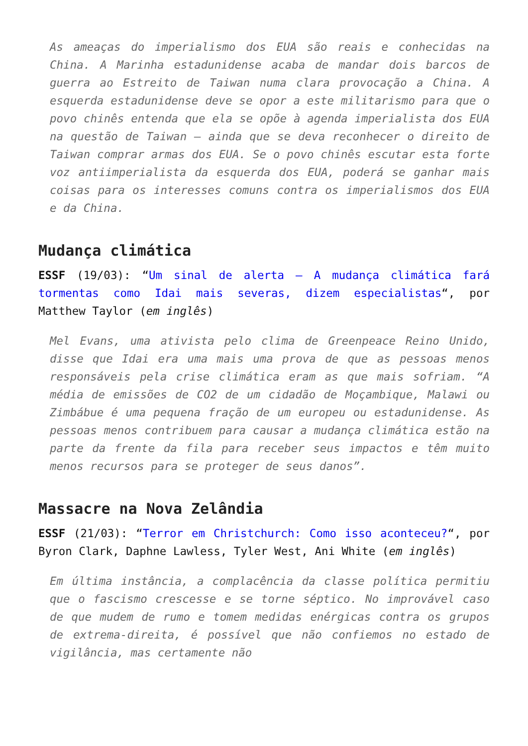As ameaças do imperialismo dos EUA são reais e conhecidas na China. A Marinha estadunidense acaba de mandar dois barcos de guerra ao Estreito de Taiwan numa clara provocação a China. A esquerda estadunidense deve se opor a este militarismo para que o povo chinês entenda que ela se opõe à agenda imperialista dos EUA na questão de Taiwan – ainda que se deva reconhecer o direito de Taiwan comprar armas dos EUA. Se o povo chinês escutar esta forte voz antiimperialista da esquerda dos EUA, poderá se ganhar mais coisas para os interesses comuns contra os imperialismos dos EUA e da China.
Mudança climática
ESSF (19/03): “Um sinal de alerta – A mudança climática fará tormentas como Idai mais severas, dizem especialistas“, por Matthew Taylor (em inglês)
Mel Evans, uma ativista pelo clima de Greenpeace Reino Unido, disse que Idai era uma mais uma prova de que as pessoas menos responsáveis pela crise climática eram as que mais sofriam. “A média de emissões de CO2 de um cidadão de Moçambique, Malawi ou Zimbábue é uma pequena fração de um europeu ou estadunidense. As pessoas menos contribuem para causar a mudança climática estão na parte da frente da fila para receber seus impactos e têm muito menos recursos para se proteger de seus danos”.
Massacre na Nova Zelândia
ESSF (21/03): “Terror em Christchurch: Como isso aconteceu?“, por Byron Clark, Daphne Lawless, Tyler West, Ani White (em inglês)
Em última instância, a complacência da classe política permitiu que o fascismo crescesse e se torne séptico. No improvável caso de que mudem de rumo e tomem medidas enérgicas contra os grupos de extrema-direita, é possível que não confiemos no estado de vigilância, mas certamente não